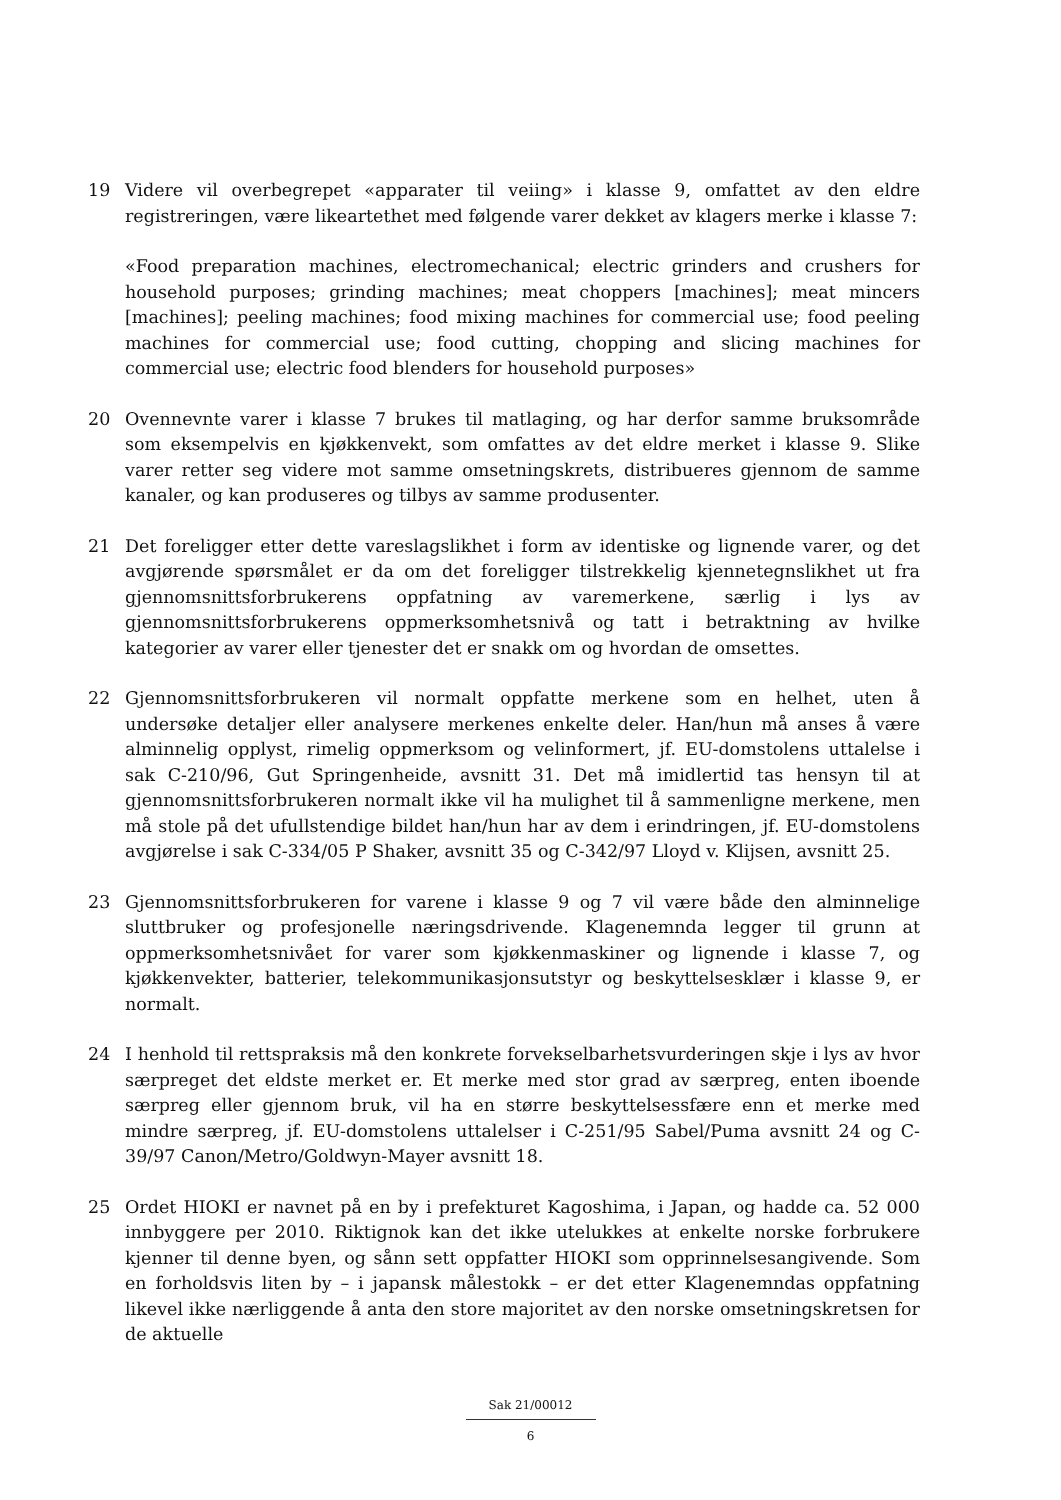19 Videre vil overbegrepet «apparater til veiing» i klasse 9, omfattet av den eldre registreringen, være likeartethet med følgende varer dekket av klagers merke i klasse 7:
«Food preparation machines, electromechanical; electric grinders and crushers for household purposes; grinding machines; meat choppers [machines]; meat mincers [machines]; peeling machines; food mixing machines for commercial use; food peeling machines for commercial use; food cutting, chopping and slicing machines for commercial use; electric food blenders for household purposes»
20 Ovennevnte varer i klasse 7 brukes til matlaging, og har derfor samme bruksområde som eksempelvis en kjøkkenvekt, som omfattes av det eldre merket i klasse 9. Slike varer retter seg videre mot samme omsetningskrets, distribueres gjennom de samme kanaler, og kan produseres og tilbys av samme produsenter.
21 Det foreligger etter dette vareslagslikhet i form av identiske og lignende varer, og det avgjørende spørsmålet er da om det foreligger tilstrekkelig kjennetegnslikhet ut fra gjennomsnittsforbrukerens oppfatning av varemerkene, særlig i lys av gjennomsnittsforbrukerens oppmerksomhetsnivå og tatt i betraktning av hvilke kategorier av varer eller tjenester det er snakk om og hvordan de omsettes.
22 Gjennomsnittsforbrukeren vil normalt oppfatte merkene som en helhet, uten å undersøke detaljer eller analysere merkenes enkelte deler. Han/hun må anses å være alminnelig opplyst, rimelig oppmerksom og velinformert, jf. EU-domstolens uttalelse i sak C-210/96, Gut Springenheide, avsnitt 31. Det må imidlertid tas hensyn til at gjennomsnittsforbrukeren normalt ikke vil ha mulighet til å sammenligne merkene, men må stole på det ufullstendige bildet han/hun har av dem i erindringen, jf. EU-domstolens avgjørelse i sak C-334/05 P Shaker, avsnitt 35 og C-342/97 Lloyd v. Klijsen, avsnitt 25.
23 Gjennomsnittsforbrukeren for varene i klasse 9 og 7 vil være både den alminnelige sluttbruker og profesjonelle næringsdrivende. Klagenemnda legger til grunn at oppmerksomhetsnivået for varer som kjøkkenmaskiner og lignende i klasse 7, og kjøkkenvekter, batterier, telekommunikasjonsutstyr og beskyttelsesklær i klasse 9, er normalt.
24 I henhold til rettspraksis må den konkrete forvekselbarhetsvurderingen skje i lys av hvor særpreget det eldste merket er. Et merke med stor grad av særpreg, enten iboende særpreg eller gjennom bruk, vil ha en større beskyttelsessfære enn et merke med mindre særpreg, jf. EU-domstolens uttalelser i C-251/95 Sabel/Puma avsnitt 24 og C-39/97 Canon/Metro/Goldwyn-Mayer avsnitt 18.
25 Ordet HIOKI er navnet på en by i prefekturet Kagoshima, i Japan, og hadde ca. 52 000 innbyggere per 2010. Riktignok kan det ikke utelukkes at enkelte norske forbrukere kjenner til denne byen, og sånn sett oppfatter HIOKI som opprinnelsesangivende. Som en forholdsvis liten by – i japansk målestokk – er det etter Klagenemndas oppfatning likevel ikke nærliggende å anta den store majoritet av den norske omsetningskretsen for de aktuelle
Sak 21/00012
6